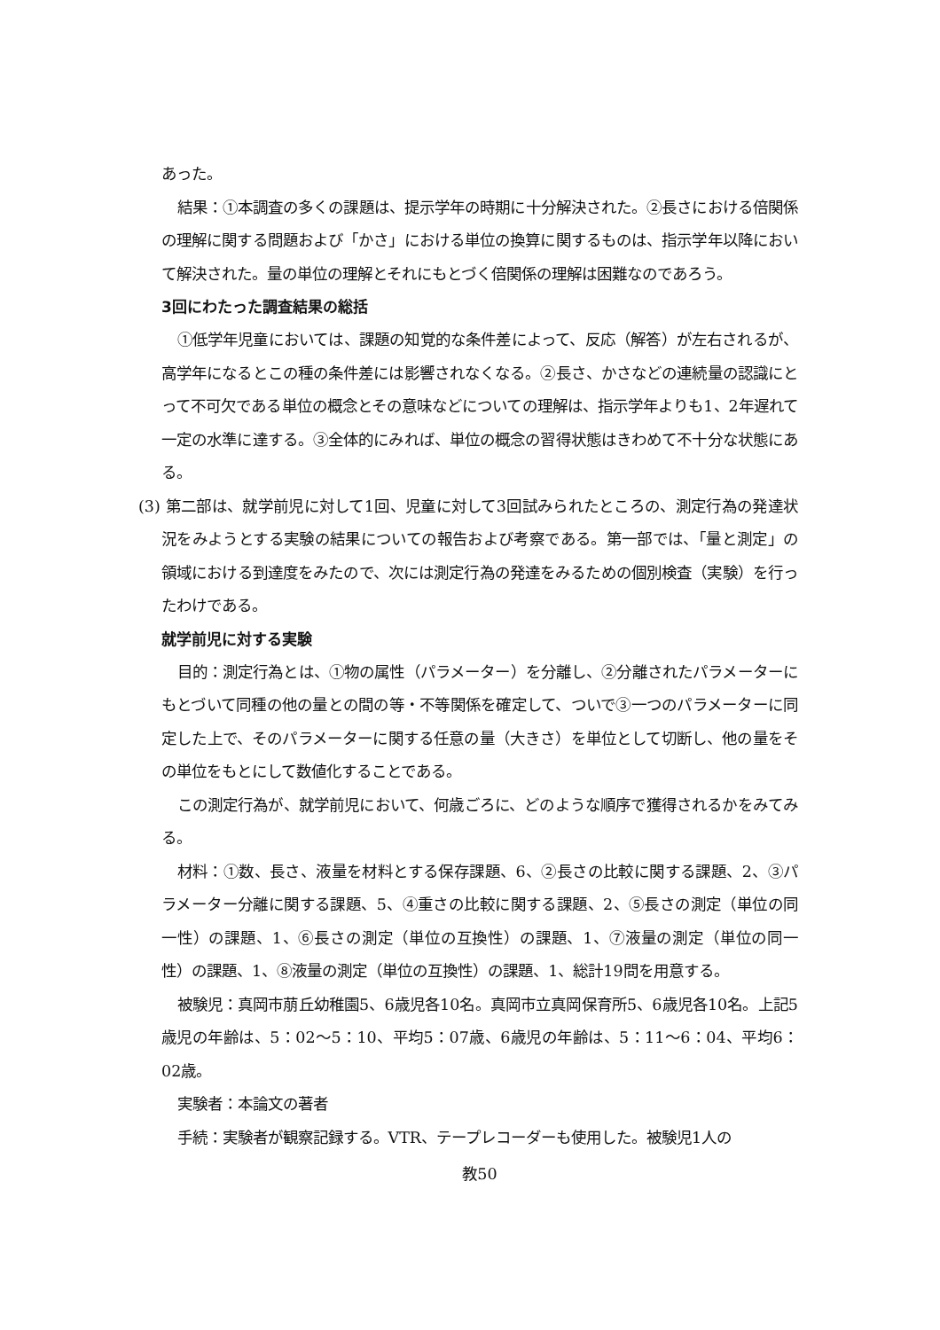あった。
結果：①本調査の多くの課題は、提示学年の時期に十分解決された。②長さにおける倍関係の理解に関する問題および「かさ」における単位の換算に関するものは、指示学年以降において解決された。量の単位の理解とそれにもとづく倍関係の理解は困難なのであろう。
3回にわたった調査結果の総括
①低学年児童においては、課題の知覚的な条件差によって、反応（解答）が左右されるが、高学年になるとこの種の条件差には影響されなくなる。②長さ、かさなどの連続量の認識にとって不可欠である単位の概念とその意味などについての理解は、指示学年よりも1、2年遅れて一定の水準に達する。③全体的にみれば、単位の概念の習得状態はきわめて不十分な状態にある。
(3) 第二部は、就学前児に対して1回、児童に対して3回試みられたところの、測定行為の発達状況をみようとする実験の結果についての報告および考察である。第一部では、「量と測定」の領域における到達度をみたので、次には測定行為の発達をみるための個別検査（実験）を行ったわけである。
就学前児に対する実験
目的：測定行為とは、①物の属性（パラメーター）を分離し、②分離されたパラメーターにもとづいて同種の他の量との間の等・不等関係を確定して、ついで③一つのパラメーターに同定した上で、そのパラメーターに関する任意の量（大きさ）を単位として切断し、他の量をその単位をもとにして数値化することである。
この測定行為が、就学前児において、何歳ごろに、どのような順序で獲得されるかをみてみる。
材料：①数、長さ、液量を材料とする保存課題、6、②長さの比較に関する課題、2、③パラメーター分離に関する課題、5、④重さの比較に関する課題、2、⑤長さの測定（単位の同一性）の課題、1、⑥長さの測定（単位の互換性）の課題、1、⑦液量の測定（単位の同一性）の課題、1、⑧液量の測定（単位の互換性）の課題、1、総計19問を用意する。
被験児：真岡市萠丘幼稚園5、6歳児各10名。真岡市立真岡保育所5、6歳児各10名。上記5歳児の年齢は、5：02～5：10、平均5：07歳、6歳児の年齢は、5：11～6：04、平均6：02歳。
実験者：本論文の著者
手続：実験者が観察記録する。VTR、テープレコーダーも使用した。被験児1人の
教50